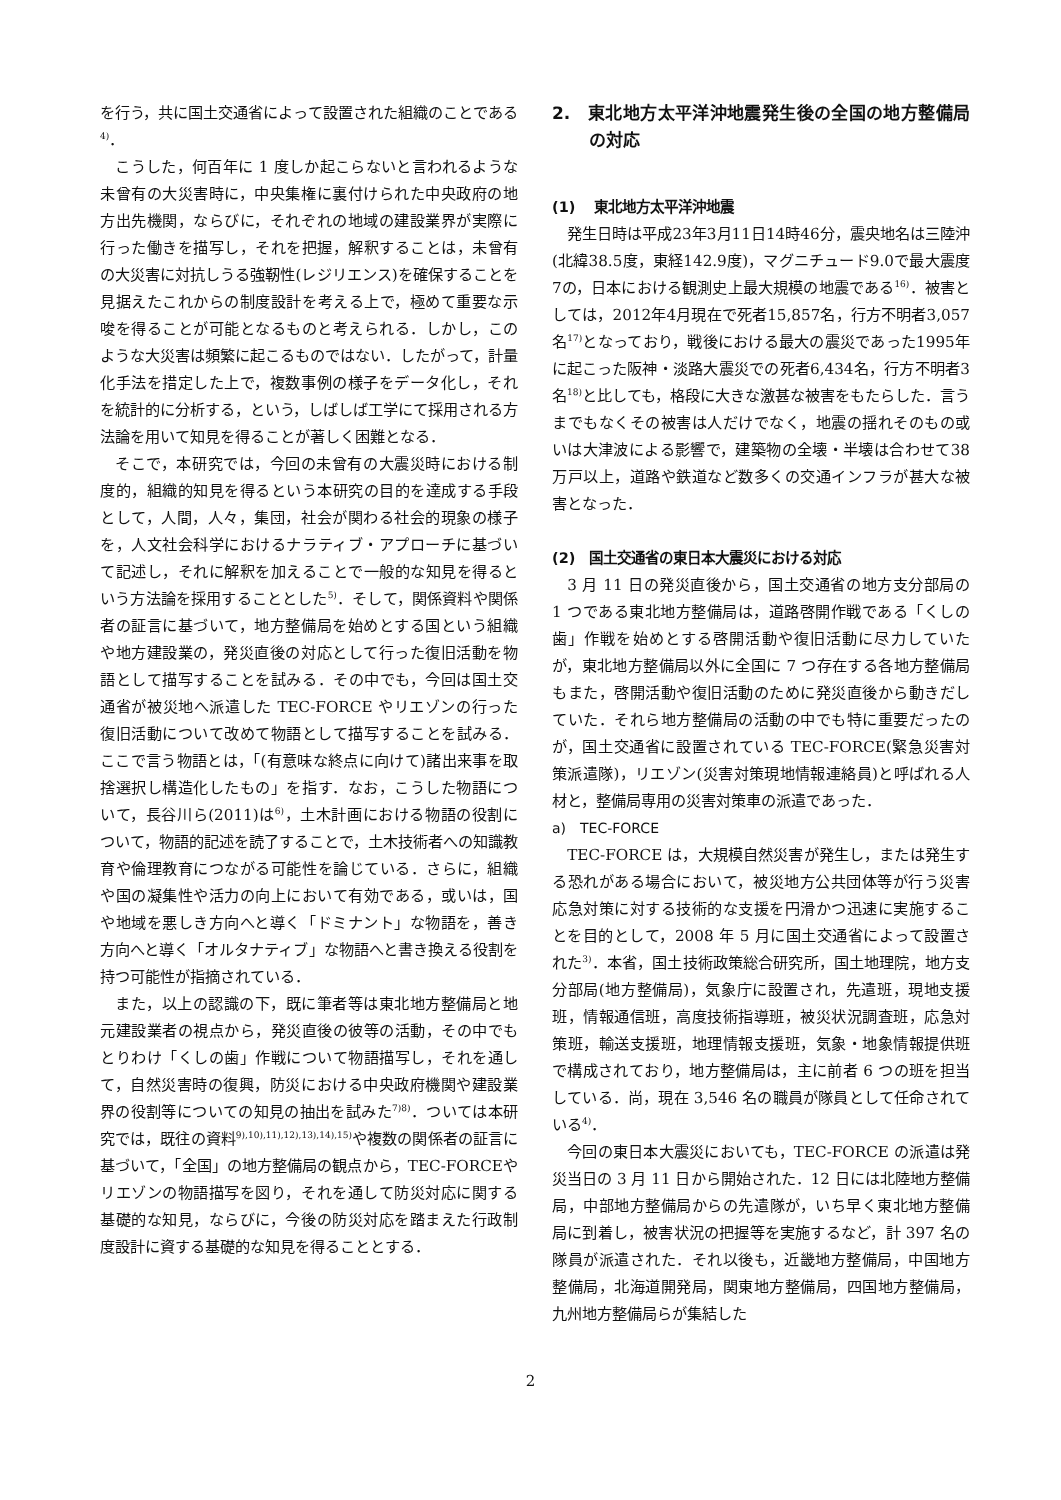を行う，共に国土交通省によって設置された組織のことである<sup>4)</sup>．
こうした，何百年に 1 度しか起こらないと言われるような未曾有の大災害時に，中央集権に裏付けられた中央政府の地方出先機関，ならびに，それぞれの地域の建設業界が実際に行った働きを描写し，それを把握，解釈することは，未曾有の大災害に対抗しうる強靭性(レジリエンス)を確保することを見据えたこれからの制度設計を考える上で，極めて重要な示唆を得ることが可能となるものと考えられる．しかし，このような大災害は頻繁に起こるものではない．したがって，計量化手法を措定した上で，複数事例の様子をデータ化し，それを統計的に分析する，という，しばしば工学にて採用される方法論を用いて知見を得ることが著しく困難となる．
そこで，本研究では，今回の未曾有の大震災時における制度的，組織的知見を得るという本研究の目的を達成する手段として，人間，人々，集団，社会が関わる社会的現象の様子を，人文社会科学におけるナラティブ・アプローチに基づいて記述し，それに解釈を加えることで一般的な知見を得るという方法論を採用することとした<sup>5)</sup>．そして，関係資料や関係者の証言に基づいて，地方整備局を始めとする国という組織や地方建設業の，発災直後の対応として行った復旧活動を物語として描写することを試みる．その中でも，今回は国土交通省が被災地へ派遣した TEC-FORCE やリエゾンの行った復旧活動について改めて物語として描写することを試みる．ここで言う物語とは，「(有意味な終点に向けて)諸出来事を取捨選択し構造化したもの」を指す．なお，こうした物語について，長谷川ら(2011)は<sup>6)</sup>，土木計画における物語の役割について，物語的記述を読了することで，土木技術者への知識教育や倫理教育につながる可能性を論じている．さらに，組織や国の凝集性や活力の向上において有効である，或いは，国や地域を悪しき方向へと導く「ドミナント」な物語を，善き方向へと導く「オルタナティブ」な物語へと書き換える役割を持つ可能性が指摘されている．
また，以上の認識の下，既に筆者等は東北地方整備局と地元建設業者の視点から，発災直後の彼等の活動，その中でもとりわけ「くしの歯」作戦について物語描写し，それを通して，自然災害時の復興，防災における中央政府機関や建設業界の役割等についての知見の抽出を試みた<sup>7)8)</sup>．ついては本研究では，既往の資料<sup>9),10),11),12),13),14),15)</sup>や複数の関係者の証言に基づいて，「全国」の地方整備局の観点から，TEC-FORCEやリエゾンの物語描写を図り，それを通して防災対応に関する基礎的な知見，ならびに，今後の防災対応を踏まえた行政制度設計に資する基礎的な知見を得ることとする．
2.　東北地方太平洋沖地震発生後の全国の地方整備局の対応
(1)　 東北地方太平洋沖地震
発生日時は平成23年3月11日14時46分，震央地名は三陸沖(北緯38.5度，東経142.9度)，マグニチュード9.0で最大震度7の，日本における観測史上最大規模の地震である<sup>16)</sup>．被害としては，2012年4月現在で死者15,857名，行方不明者3,057名<sup>17)</sup>となっており，戦後における最大の震災であった1995年に起こった阪神・淡路大震災での死者6,434名，行方不明者3名<sup>18)</sup>と比しても，格段に大きな激甚な被害をもたらした．言うまでもなくその被害は人だけでなく，地震の揺れそのもの或いは大津波による影響で，建築物の全壊・半壊は合わせて38万戸以上，道路や鉄道など数多くの交通インフラが甚大な被害となった．
(2)　国土交通省の東日本大震災における対応
3 月 11 日の発災直後から，国土交通省の地方支分部局の 1 つである東北地方整備局は，道路啓開作戦である「くしの歯」作戦を始めとする啓開活動や復旧活動に尽力していたが，東北地方整備局以外に全国に 7 つ存在する各地方整備局もまた，啓開活動や復旧活動のために発災直後から動きだしていた．それら地方整備局の活動の中でも特に重要だったのが，国土交通省に設置されている TEC-FORCE(緊急災害対策派遣隊)，リエゾン(災害対策現地情報連絡員)と呼ばれる人材と，整備局専用の災害対策車の派遣であった．
a)　TEC-FORCE
TEC-FORCE は，大規模自然災害が発生し，または発生する恐れがある場合において，被災地方公共団体等が行う災害応急対策に対する技術的な支援を円滑かつ迅速に実施することを目的として，2008 年 5 月に国土交通省によって設置された<sup>3)</sup>．本省，国土技術政策総合研究所，国土地理院，地方支分部局(地方整備局)，気象庁に設置され，先遣班，現地支援班，情報通信班，高度技術指導班，被災状況調査班，応急対策班，輸送支援班，地理情報支援班，気象・地象情報提供班で構成されており，地方整備局は，主に前者 6 つの班を担当している．尚，現在 3,546 名の職員が隊員として任命されている<sup>4)</sup>．
今回の東日本大震災においても，TEC-FORCE の派遣は発災当日の 3 月 11 日から開始された．12 日には北陸地方整備局，中部地方整備局からの先遣隊が，いち早く東北地方整備局に到着し，被害状況の把握等を実施するなど，計 397 名の隊員が派遣された．それ以後も，近畿地方整備局，中国地方整備局，北海道開発局，関東地方整備局，四国地方整備局，九州地方整備局らが集結した
2